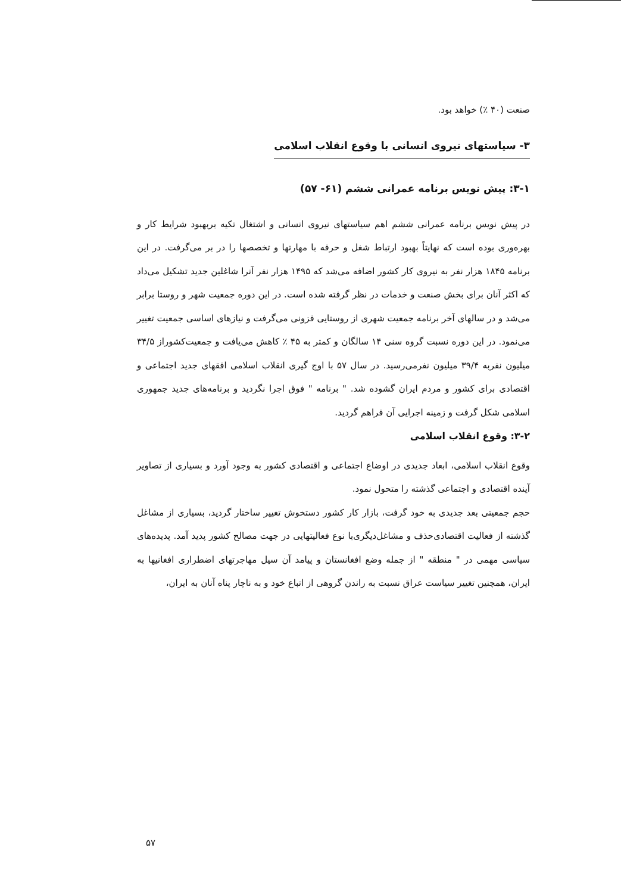صنعت (۴۰ ٪) خواهد بود.
۳- سیاستهای نیروی انسانی با وقوع انقلاب اسلامی
۳-۱: پیش نویس برنامه عمرانی ششم (۶۱- ۵۷)
در پیش نویس برنامه عمرانی ششم اهم سیاستهای نیروی انسانی و اشتغال تکیه بربهبود شرایط کار و بهره‌وری بوده است که نهایتاً بهبود ارتباط شغل و حرفه با مهارتها و تخصصها را در بر می‌گرفت. در این برنامه ۱۸۴۵ هزار نفر به نیروی کار کشور اضافه می‌شد که ۱۴۹۵ هزار نفر آنرا شاغلین جدید تشکیل می‌داد که اکثر آنان برای بخش صنعت و خدمات در نظر گرفته شده است. در این دوره جمعیت شهر و روستا برابر می‌شد و در سالهای آخر برنامه جمعیت شهری از روستایی فزونی می‌گرفت و نیازهای اساسی جمعیت تغییر می‌نمود. در این دوره نسبت گروه سنی ۱۴ سالگان و کمتر به ۴۵ ٪ کاهش می‌یافت و جمعیت‌کشوراز ۳۴/۵ میلیون نفربه ۳۹/۴ میلیون نفرمی‌رسید. در سال ۵۷ با اوج گیری انقلاب اسلامی افقهای جدید اجتماعی و اقتصادی برای کشور و مردم ایران گشوده شد. " برنامه " فوق اجرا نگردید و برنامه‌های جدید جمهوری اسلامی شکل گرفت و زمینه اجرایی آن فراهم گردید.
۳-۲: وقوع انقلاب اسلامی
وقوع انقلاب اسلامی، ابعاد جدیدی در اوضاع اجتماعی و اقتصادی کشور به وجود آورد و بسیاری از تصاویر آینده اقتصادی و اجتماعی گذشته را متحول نمود.
حجم جمعیتی بعد جدیدی به خود گرفت، بازار کار کشور دستخوش تغییر ساختار گردید، بسیاری از مشاغل گذشته از فعالیت اقتصادی‌حذف و مشاغل‌دیگری‌با نوع فعالیتهایی در جهت مصالح کشور پدید آمد. پدیده‌های سیاسی مهمی در " منطقه " از جمله وضع افغانستان و پیامد آن سیل مهاجرتهای اضطراری افغانیها به ایران، همچنین تغییر سیاست عراق نسبت به راندن گروهی از اتباع خود و به ناچار پناه آنان به ایران،
۵۷